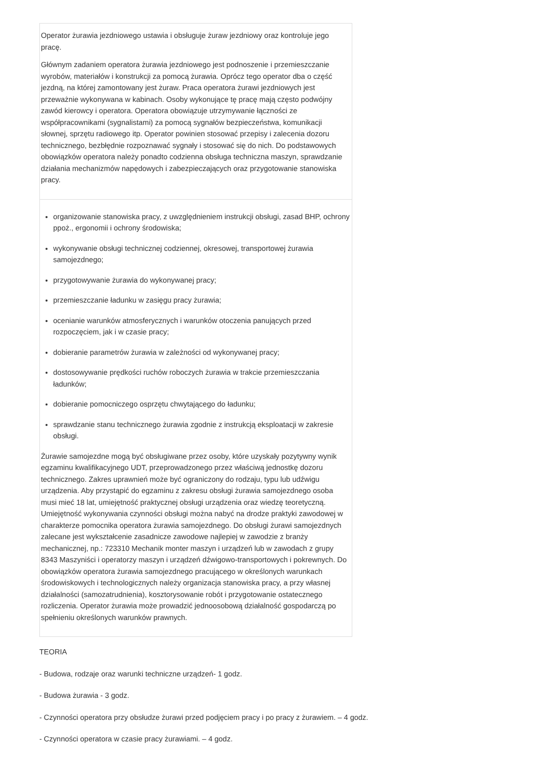| Operator żurawia jezdniowego ustawia i obsługuje żuraw jezdniowy oraz kontroluje jego pracę. Głównym zadaniem operatora żurawia jezdniowego jest podnoszenie i przemieszczanie wyrobów, materiałów i konstrukcji za pomocą żurawia. Oprócz tego operator dba o część jezdną, na której zamontowany jest żuraw. Praca operatora żurawi jezdniowych jest przeważnie wykonywana w kabinach. Osoby wykonujące tę pracę mają często podwójny zawód kierowcy i operatora. Operatora obowiązuje utrzymywanie łączności ze współpracownikami (sygnalistami) za pomocą sygnałów bezpieczeństwa, komunikacji słownej, sprzętu radiowego itp. Operator powinien stosować przepisy i zalecenia dozoru technicznego, bezbłędnie rozpoznawać sygnały i stosować się do nich. Do podstawowych obowiązków operatora należy ponadto codzienna obsługa techniczna maszyn, sprawdzanie działania mechanizmów napędowych i zabezpieczających oraz przygotowanie stanowiska pracy. |
| organizowanie stanowiska pracy, z uwzględnieniem instrukcji obsługi, zasad BHP, ochrony ppoż., ergonomii i ochrony środowiska; wykonywanie obsługi technicznej codziennej, okresowej, transportowej żurawia samojezdnego; przygotowywanie żurawia do wykonywanej pracy; przemieszczanie ładunku w zasięgu pracy żurawia; ocenianie warunków atmosferycznych i warunków otoczenia panujących przed rozpoczęciem, jak i w czasie pracy; dobieranie parametrów żurawia w zależności od wykonywanej pracy; dostosowywanie prędkości ruchów roboczych żurawia w trakcie przemieszczania ładunków; dobieranie pomocniczego osprzętu chwytającego do ładunku; sprawdzanie stanu technicznego żurawia zgodnie z instrukcją eksploatacji w zakresie obsługi. Żurawie samojezdne mogą być obsługiwane przez osoby, które uzyskały pozytywny wynik egzaminu kwalifikacyjnego UDT, przeprowadzonego przez właściwą jednostkę dozoru technicznego. Zakres uprawnień może być ograniczony do rodzaju, typu lub udźwigu urządzenia. Aby przystąpić do egzaminu z zakresu obsługi żurawia samojezdnego osoba musi mieć 18 lat, umiejętność praktycznej obsługi urządzenia oraz wiedzę teoretyczną. Umiejętność wykonywania czynności obsługi można nabyć na drodze praktyki zawodowej w charakterze pomocnika operatora żurawia samojezdnego. Do obsługi żurawi samojezdnych zalecane jest wykształcenie zasadnicze zawodowe najlepiej w zawodzie z branży mechanicznej, np.: 723310 Mechanik monter maszyn i urządzeń lub w zawodach z grupy 8343 Maszyniści i operatorzy maszyn i urządzeń dźwigowo-transportowych i pokrewnych. Do obowiązków operatora żurawia samojezdnego pracującego w określonych warunkach środowiskowych i technologicznych należy organizacja stanowiska pracy, a przy własnej działalności (samozatrudnienia), kosztorysowanie robót i przygotowanie ostatecznego rozliczenia. Operator żurawia może prowadzić jednoosobową działalność gospodarczą po spełnieniu określonych warunków prawnych. |
TEORIA
- Budowa, rodzaje oraz warunki techniczne urządzeń- 1 godz.
- Budowa żurawia - 3 godz.
- Czynności operatora przy obsłudze żurawi przed podjęciem pracy i po pracy z żurawiem. – 4 godz.
- Czynności operatora w czasie pracy żurawiami. – 4 godz.